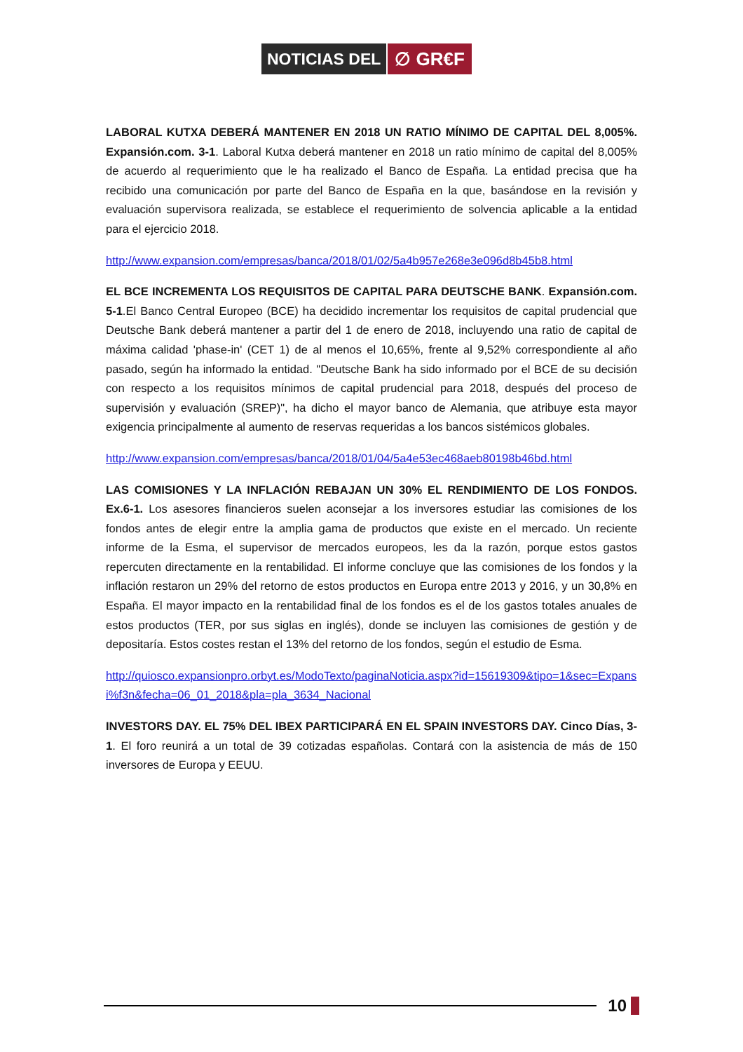NOTICIAS DEL ∅ GR€F
LABORAL KUTXA DEBERÁ MANTENER EN 2018 UN RATIO MÍNIMO DE CAPITAL DEL 8,005%. Expansión.com. 3-1. Laboral Kutxa deberá mantener en 2018 un ratio mínimo de capital del 8,005% de acuerdo al requerimiento que le ha realizado el Banco de España. La entidad precisa que ha recibido una comunicación por parte del Banco de España en la que, basándose en la revisión y evaluación supervisora realizada, se establece el requerimiento de solvencia aplicable a la entidad para el ejercicio 2018.
http://www.expansion.com/empresas/banca/2018/01/02/5a4b957e268e3e096d8b45b8.html
EL BCE INCREMENTA LOS REQUISITOS DE CAPITAL PARA DEUTSCHE BANK. Expansión.com. 5-1.El Banco Central Europeo (BCE) ha decidido incrementar los requisitos de capital prudencial que Deutsche Bank deberá mantener a partir del 1 de enero de 2018, incluyendo una ratio de capital de máxima calidad 'phase-in' (CET 1) de al menos el 10,65%, frente al 9,52% correspondiente al año pasado, según ha informado la entidad. "Deutsche Bank ha sido informado por el BCE de su decisión con respecto a los requisitos mínimos de capital prudencial para 2018, después del proceso de supervisión y evaluación (SREP)", ha dicho el mayor banco de Alemania, que atribuye esta mayor exigencia principalmente al aumento de reservas requeridas a los bancos sistémicos globales.
http://www.expansion.com/empresas/banca/2018/01/04/5a4e53ec468aeb80198b46bd.html
LAS COMISIONES Y LA INFLACIÓN REBAJAN UN 30% EL RENDIMIENTO DE LOS FONDOS. Ex.6-1. Los asesores financieros suelen aconsejar a los inversores estudiar las comisiones de los fondos antes de elegir entre la amplia gama de productos que existe en el mercado. Un reciente informe de la Esma, el supervisor de mercados europeos, les da la razón, porque estos gastos repercuten directamente en la rentabilidad. El informe concluye que las comisiones de los fondos y la inflación restaron un 29% del retorno de estos productos en Europa entre 2013 y 2016, y un 30,8% en España. El mayor impacto en la rentabilidad final de los fondos es el de los gastos totales anuales de estos productos (TER, por sus siglas en inglés), donde se incluyen las comisiones de gestión y de depositaría. Estos costes restan el 13% del retorno de los fondos, según el estudio de Esma.
http://quiosco.expansionpro.orbyt.es/ModoTexto/paginaNoticia.aspx?id=15619309&tipo=1&sec=Expansi%f3n&fecha=06_01_2018&pla=pla_3634_Nacional
INVESTORS DAY. EL 75% DEL IBEX PARTICIPARÁ EN EL SPAIN INVESTORS DAY. Cinco Días, 3-1. El foro reunirá a un total de 39 cotizadas españolas. Contará con la asistencia de más de 150 inversores de Europa y EEUU.
10